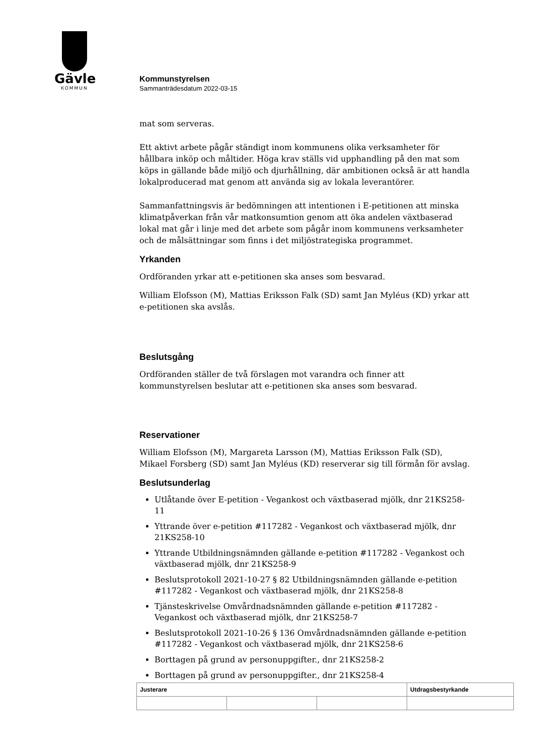Gävle
KOMMUN
Kommunstyrelsen
Sammanträdesdatum 2022-03-15
mat som serveras.
Ett aktivt arbete pågår ständigt inom kommunens olika verksamheter för hållbara inköp och måltider. Höga krav ställs vid upphandling på den mat som köps in gällande både miljö och djurhållning, där ambitionen också är att handla lokalproducerad mat genom att använda sig av lokala leverantörer.
Sammanfattningsvis är bedömningen att intentionen i E-petitionen att minska klimatpåverkan från vår matkonsumtion genom att öka andelen växtbaserad lokal mat går i linje med det arbete som pågår inom kommunens verksamheter och de målsättningar som finns i det miljöstrategiska programmet.
Yrkanden
Ordföranden yrkar att e-petitionen ska anses som besvarad.
William Elofsson (M), Mattias Eriksson Falk (SD) samt Jan Myléus (KD) yrkar att e-petitionen ska avslås.
Beslutsgång
Ordföranden ställer de två förslagen mot varandra och finner att kommunstyrelsen beslutar att e-petitionen ska anses som besvarad.
Reservationer
William Elofsson (M), Margareta Larsson (M), Mattias Eriksson Falk (SD), Mikael Forsberg (SD) samt Jan Myléus (KD) reserverar sig till förmån för avslag.
Beslutsunderlag
Utlåtande över E-petition - Vegankost och växtbaserad mjölk, dnr 21KS258-11
Yttrande över e-petition #117282 - Vegankost och växtbaserad mjölk, dnr 21KS258-10
Yttrande Utbildningsnämnden gällande e-petition #117282 - Vegankost och växtbaserad mjölk, dnr 21KS258-9
Beslutsprotokoll 2021-10-27 § 82 Utbildningsnämnden gällande e-petition #117282 - Vegankost och växtbaserad mjölk, dnr 21KS258-8
Tjänsteskrivelse Omvårdnadsnämnden gällande e-petition #117282 - Vegankost och växtbaserad mjölk, dnr 21KS258-7
Beslutsprotokoll 2021-10-26 § 136 Omvårdnadsnämnden gällande e-petition #117282 - Vegankost och växtbaserad mjölk, dnr 21KS258-6
Borttagen på grund av personuppgifter., dnr 21KS258-2
Borttagen på grund av personuppgifter., dnr 21KS258-4
| Justerare | | | Utdragsbestyrkande |
| --- | --- | --- | --- |